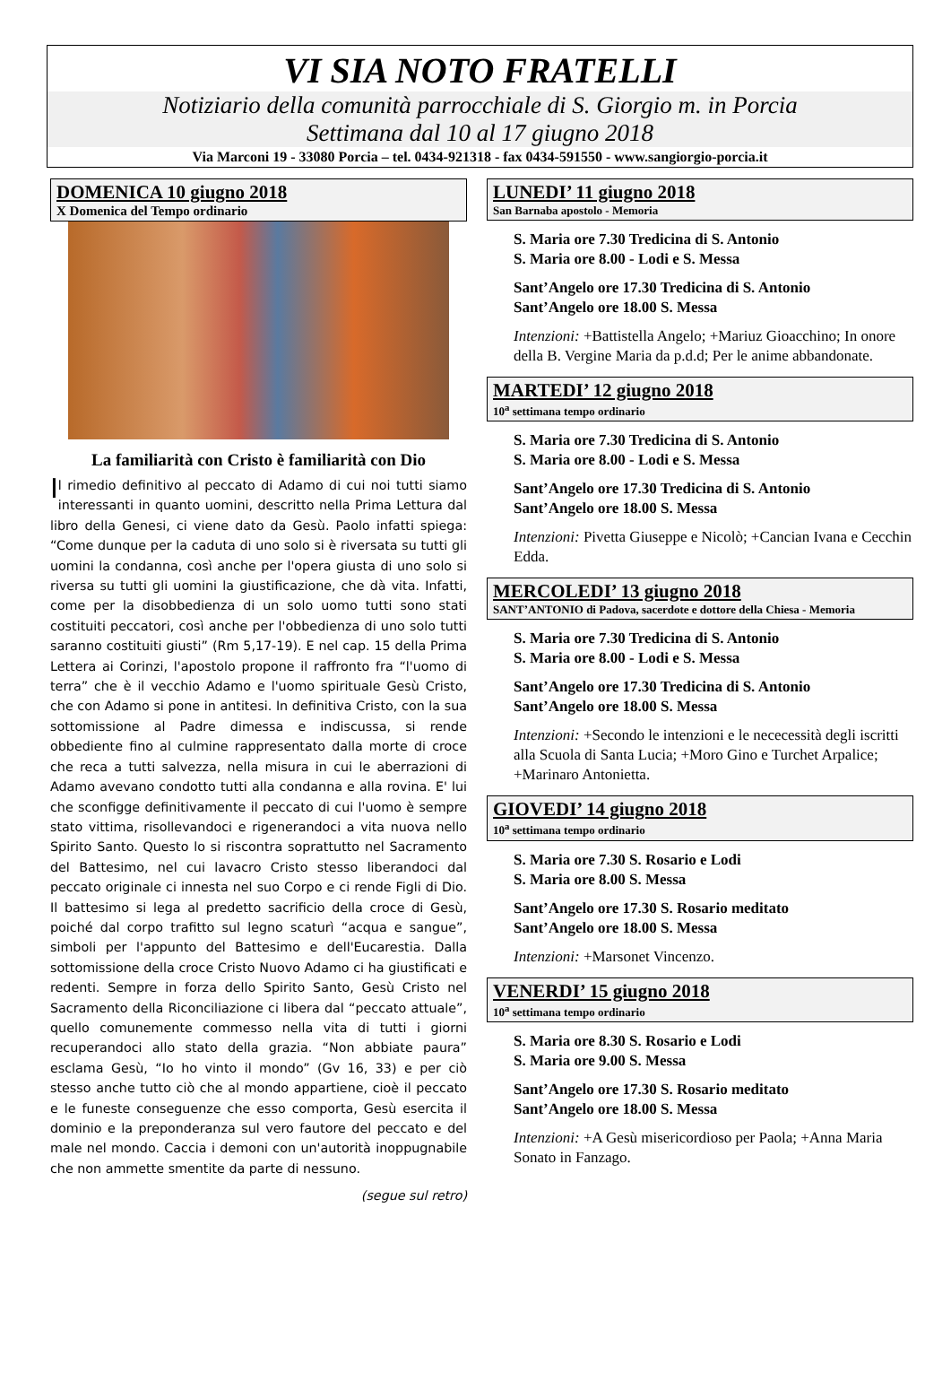VI SIA NOTO FRATELLI
Notiziario della comunità parrocchiale di S. Giorgio m. in Porcia
Settimana dal 10 al 17 giugno 2018
Via Marconi 19 - 33080 Porcia – tel. 0434-921318 - fax 0434-591550 - www.sangiorgio-porcia.it
DOMENICA 10 giugno 2018
X Domenica del Tempo ordinario
La familiarità con Cristo è familiarità con Dio
Il rimedio definitivo al peccato di Adamo di cui noi tutti siamo interessanti in quanto uomini, descritto nella Prima Lettura dal libro della Genesi, ci viene dato da Gesù. Paolo infatti spiega: “Come dunque per la caduta di uno solo si è riversata su tutti gli uomini la condanna, così anche per l'opera giusta di uno solo si riversa su tutti gli uomini la giustificazione, che dà vita. Infatti, come per la disobbedienza di un solo uomo tutti sono stati costituiti peccatori, così anche per l'obbedienza di uno solo tutti saranno costituiti giusti” (Rm 5,17-19). E nel cap. 15 della Prima Lettera ai Corinzi, l'apostolo propone il raffronto fra “l'uomo di terra” che è il vecchio Adamo e l'uomo spirituale Gesù Cristo, che con Adamo si pone in antitesi. In definitiva Cristo, con la sua sottomissione al Padre dimessa e indiscussa, si rende obbediente fino al culmine rappresentato dalla morte di croce che reca a tutti salvezza, nella misura in cui le aberrazioni di Adamo avevano condotto tutti alla condanna e alla rovina. E' lui che sconfigge definitivamente il peccato di cui l'uomo è sempre stato vittima, risollevandoci e rigenerandoci a vita nuova nello Spirito Santo. Questo lo si riscontra soprattutto nel Sacramento del Battesimo, nel cui lavacro Cristo stesso liberandoci dal peccato originale ci innesta nel suo Corpo e ci rende Figli di Dio. Il battesimo si lega al predetto sacrificio della croce di Gesù, poiché dal corpo trafitto sul legno scaturì “acqua e sangue”, simboli per l'appunto del Battesimo e dell'Eucarestia. Dalla sottomissione della croce Cristo Nuovo Adamo ci ha giustificati e redenti. Sempre in forza dello Spirito Santo, Gesù Cristo nel Sacramento della Riconciliazione ci libera dal “peccato attuale”, quello comunemente commesso nella vita di tutti i giorni recuperandoci allo stato della grazia. “Non abbiate paura” esclama Gesù, “Io ho vinto il mondo” (Gv 16, 33) e per ciò stesso anche tutto ciò che al mondo appartiene, cioè il peccato e le funeste conseguenze che esso comporta, Gesù esercita il dominio e la preponderanza sul vero fautore del peccato e del male nel mondo. Caccia i demoni con un'autorità inoppugnabile che non ammette smentite da parte di nessuno.
(segue sul retro)
LUNEDI’ 11 giugno 2018
San Barnaba apostolo - Memoria
S. Maria ore 7.30 Tredicina di S. Antonio
S. Maria ore 8.00 - Lodi e S. Messa
Sant’Angelo ore 17.30 Tredicina di S. Antonio
Sant’Angelo ore 18.00 S. Messa
Intenzioni: +Battistella Angelo; +Mariuz Gioacchino; In onore della B. Vergine Maria da p.d.d; Per le anime abbandonate.
MARTEDI’ 12 giugno 2018
10<sup>a</sup> settimana tempo ordinario
S. Maria ore 7.30 Tredicina di S. Antonio
S. Maria ore 8.00 - Lodi e S. Messa
Sant’Angelo ore 17.30 Tredicina di S. Antonio
Sant’Angelo ore 18.00 S. Messa
Intenzioni: Pivetta Giuseppe e Nicolò; +Cancian Ivana e Cecchin Edda.
MERCOLEDI’ 13 giugno 2018
SANT’ANTONIO di Padova, sacerdote e dottore della Chiesa - Memoria
S. Maria ore 7.30 Tredicina di S. Antonio
S. Maria ore 8.00 - Lodi e S. Messa
Sant’Angelo ore 17.30 Tredicina di S. Antonio
Sant’Angelo ore 18.00 S. Messa
Intenzioni: +Secondo le intenzioni e le nececessità degli iscritti alla Scuola di Santa Lucia; +Moro Gino e Turchet Arpalice; +Marinaro Antonietta.
GIOVEDI’ 14 giugno 2018
10<sup>a</sup> settimana tempo ordinario
S. Maria ore 7.30 S. Rosario e Lodi
S. Maria ore 8.00 S. Messa
Sant’Angelo ore 17.30 S. Rosario meditato
Sant’Angelo ore 18.00 S. Messa
Intenzioni: +Marsonet Vincenzo.
VENERDI’ 15 giugno 2018
10<sup>a</sup> settimana tempo ordinario
S. Maria ore 8.30 S. Rosario e Lodi
S. Maria ore 9.00 S. Messa
Sant’Angelo ore 17.30 S. Rosario meditato
Sant’Angelo ore 18.00 S. Messa
Intenzioni: +A Gesù misericordioso per Paola; +Anna Maria Sonato in Fanzago.